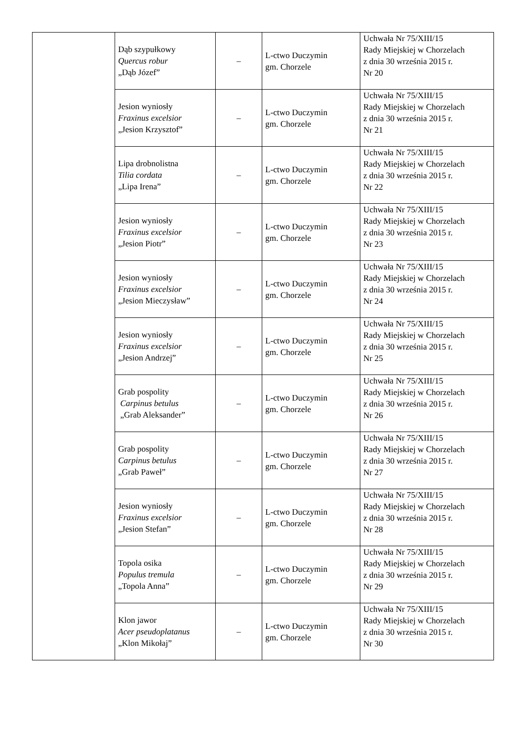| | Dąb szypułkowy Quercus robur „Dąb Józef” | – | L-ctwo Duczymin gm. Chorzele | Uchwała Nr 75/XIII/15 Rady Miejskiej w Chorzelach z dnia 30 września 2015 r. Nr 20 |
| | Jesion wyniosły Fraxinus excelsior „Jesion Krzysztof” | – | L-ctwo Duczymin gm. Chorzele | Uchwała Nr 75/XIII/15 Rady Miejskiej w Chorzelach z dnia 30 września 2015 r. Nr 21 |
| | Lipa drobnolistna Tilia cordata „Lipa Irena” | – | L-ctwo Duczymin gm. Chorzele | Uchwała Nr 75/XIII/15 Rady Miejskiej w Chorzelach z dnia 30 września 2015 r. Nr 22 |
| | Jesion wyniosły Fraxinus excelsior „Jesion Piotr” | – | L-ctwo Duczymin gm. Chorzele | Uchwała Nr 75/XIII/15 Rady Miejskiej w Chorzelach z dnia 30 września 2015 r. Nr 23 |
| | Jesion wyniosły Fraxinus excelsior „Jesion Mieczysław” | – | L-ctwo Duczymin gm. Chorzele | Uchwała Nr 75/XIII/15 Rady Miejskiej w Chorzelach z dnia 30 września 2015 r. Nr 24 |
| | Jesion wyniosły Fraxinus excelsior „Jesion Andrzej” | – | L-ctwo Duczymin gm. Chorzele | Uchwała Nr 75/XIII/15 Rady Miejskiej w Chorzelach z dnia 30 września 2015 r. Nr 25 |
| | Grab pospolity Carpinus betulus „Grab Aleksander” | – | L-ctwo Duczymin gm. Chorzele | Uchwała Nr 75/XIII/15 Rady Miejskiej w Chorzelach z dnia 30 września 2015 r. Nr 26 |
| | Grab pospolity Carpinus betulus „Grab Paweł” | – | L-ctwo Duczymin gm. Chorzele | Uchwała Nr 75/XIII/15 Rady Miejskiej w Chorzelach z dnia 30 września 2015 r. Nr 27 |
| | Jesion wyniosły Fraxinus excelsior „Jesion Stefan” | – | L-ctwo Duczymin gm. Chorzele | Uchwała Nr 75/XIII/15 Rady Miejskiej w Chorzelach z dnia 30 września 2015 r. Nr 28 |
| | Topola osika Populus tremula „Topola Anna” | – | L-ctwo Duczymin gm. Chorzele | Uchwała Nr 75/XIII/15 Rady Miejskiej w Chorzelach z dnia 30 września 2015 r. Nr 29 |
| | Klon jawor Acer pseudoplatanus „Klon Mikołaj” | – | L-ctwo Duczymin gm. Chorzele | Uchwała Nr 75/XIII/15 Rady Miejskiej w Chorzelach z dnia 30 września 2015 r. Nr 30 |